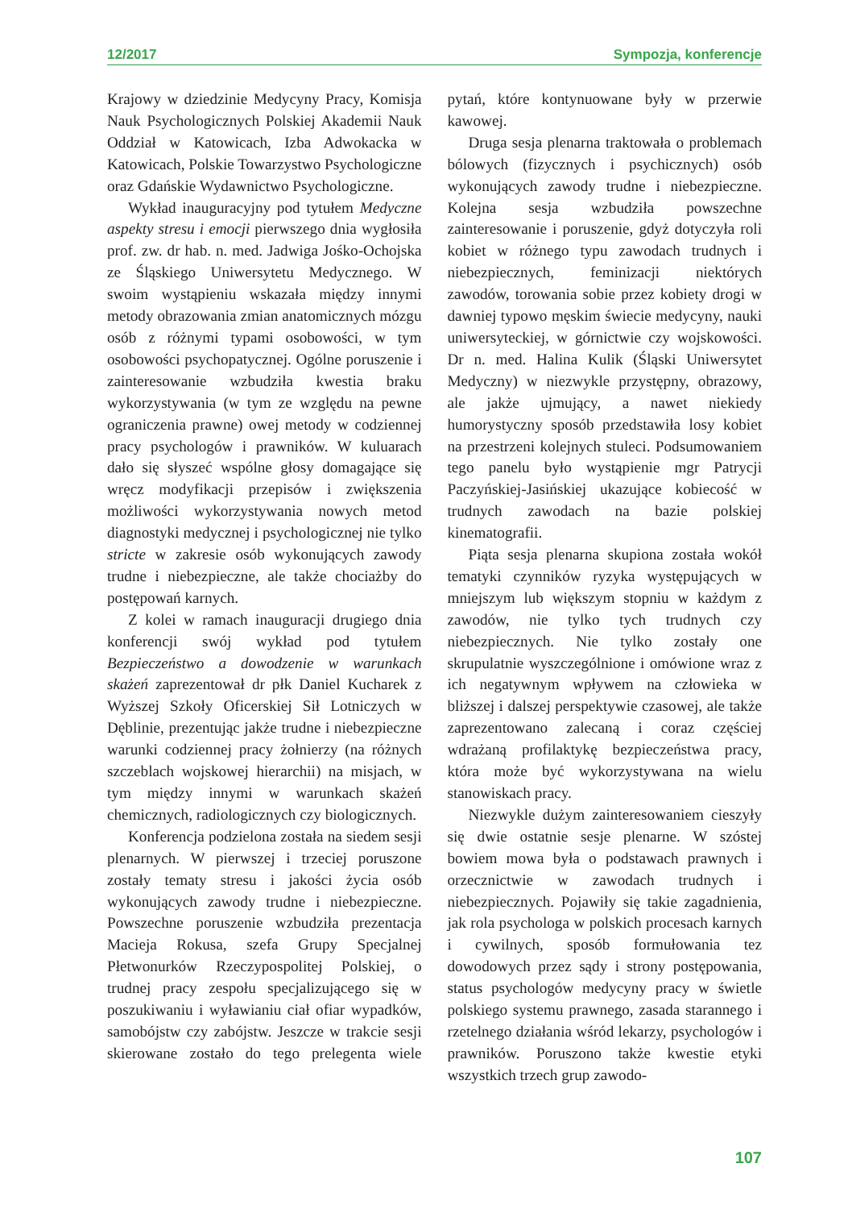12/2017 Sympozja, konferencje
Krajowy w dziedzinie Medycyny Pracy, Komisja Nauk Psychologicznych Polskiej Akademii Nauk Oddział w Katowicach, Izba Adwokacka w Katowicach, Polskie Towarzystwo Psychologiczne oraz Gdańskie Wydawnictwo Psychologiczne.
Wykład inauguracyjny pod tytułem Medyczne aspekty stresu i emocji pierwszego dnia wygłosiła prof. zw. dr hab. n. med. Jadwiga Jośko-Ochojska ze Śląskiego Uniwersytetu Medycznego. W swoim wystąpieniu wskazała między innymi metody obrazowania zmian anatomicznych mózgu osób z różnymi typami osobowości, w tym osobowości psychopatycznej. Ogólne poruszenie i zainteresowanie wzbudziła kwestia braku wykorzystywania (w tym ze względu na pewne ograniczenia prawne) owej metody w codziennej pracy psychologów i prawników. W kuluarach dało się słyszeć wspólne głosy domagające się wręcz modyfikacji przepisów i zwiększenia możliwości wykorzystywania nowych metod diagnostyki medycznej i psychologicznej nie tylko stricte w zakresie osób wykonujących zawody trudne i niebezpieczne, ale także chociażby do postępowań karnych.
Z kolei w ramach inauguracji drugiego dnia konferencji swój wykład pod tytułem Bezpieczeństwo a dowodzenie w warunkach skażeń zaprezentował dr płk Daniel Kucharek z Wyższej Szkoły Oficerskiej Sił Lotniczych w Dęblinie, prezentując jakże trudne i niebezpieczne warunki codziennej pracy żołnierzy (na różnych szczeblach wojskowej hierarchii) na misjach, w tym między innymi w warunkach skażeń chemicznych, radiologicznych czy biologicznych.
Konferencja podzielona została na siedem sesji plenarnych. W pierwszej i trzeciej poruszone zostały tematy stresu i jakości życia osób wykonujących zawody trudne i niebezpieczne. Powszechne poruszenie wzbudziła prezentacja Macieja Rokusa, szefa Grupy Specjalnej Płetwonurków Rzeczypospolitej Polskiej, o trudnej pracy zespołu specjalizującego się w poszukiwaniu i wyławianiu ciał ofiar wypadków, samobójstw czy zabójstw. Jeszcze w trakcie sesji skierowane zostało do tego prelegenta wiele pytań, które kontynuowane były w przerwie kawowej.
Druga sesja plenarna traktowała o problemach bólowych (fizycznych i psychicznych) osób wykonujących zawody trudne i niebezpieczne. Kolejna sesja wzbudziła powszechne zainteresowanie i poruszenie, gdyż dotyczyła roli kobiet w różnego typu zawodach trudnych i niebezpiecznych, feminizacji niektórych zawodów, torowania sobie przez kobiety drogi w dawniej typowo męskim świecie medycyny, nauki uniwersyteckiej, w górnictwie czy wojskowości. Dr n. med. Halina Kulik (Śląski Uniwersytet Medyczny) w niezwykle przystępny, obrazowy, ale jakże ujmujący, a nawet niekiedy humorystyczny sposób przedstawiła losy kobiet na przestrzeni kolejnych stuleci. Podsumowaniem tego panelu było wystąpienie mgr Patrycji Paczyńskiej-Jasińskiej ukazujące kobiecość w trudnych zawodach na bazie polskiej kinematografii.
Piąta sesja plenarna skupiona została wokół tematyki czynników ryzyka występujących w mniejszym lub większym stopniu w każdym z zawodów, nie tylko tych trudnych czy niebezpiecznych. Nie tylko zostały one skrupulatnie wyszczególnione i omówione wraz z ich negatywnym wpływem na człowieka w bliższej i dalszej perspektywie czasowej, ale także zaprezentowano zalecaną i coraz częściej wdrażaną profilaktykę bezpieczeństwa pracy, która może być wykorzystywana na wielu stanowiskach pracy.
Niezwykle dużym zainteresowaniem cieszyły się dwie ostatnie sesje plenarne. W szóstej bowiem mowa była o podstawach prawnych i orzecznictwie w zawodach trudnych i niebezpiecznych. Pojawiły się takie zagadnienia, jak rola psychologa w polskich procesach karnych i cywilnych, sposób formułowania tez dowodowych przez sądy i strony postępowania, status psychologów medycyny pracy w świetle polskiego systemu prawnego, zasada starannego i rzetelnego działania wśród lekarzy, psychologów i prawników. Poruszono także kwestie etyki wszystkich trzech grup zawodo-
107